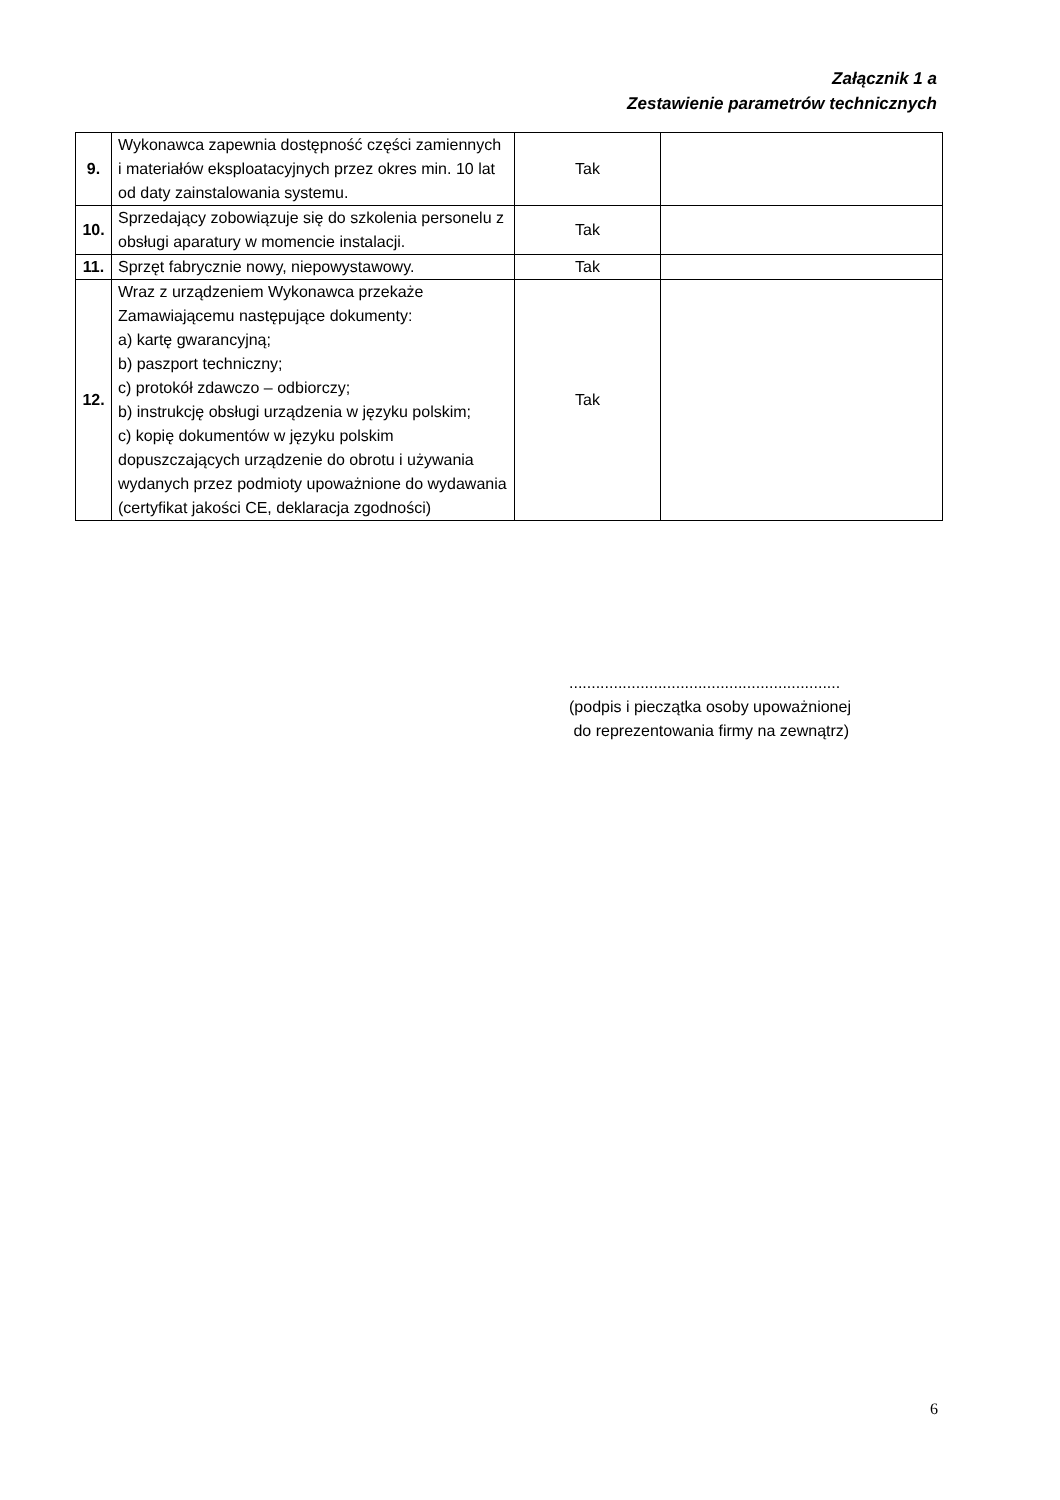Załącznik 1 a
Zestawienie parametrów technicznych
| 9. | Wykonawca zapewnia dostępność części zamiennych i materiałów eksploatacyjnych przez okres min. 10 lat od daty zainstalowania systemu. | Tak | |
| 10. | Sprzedający zobowiązuje się do szkolenia personelu z obsługi aparatury w momencie instalacji. | Tak | |
| 11. | Sprzęt fabrycznie nowy, niepowystawowy. | Tak | |
| 12. | Wraz z urządzeniem Wykonawca przekaże Zamawiającemu następujące dokumenty: a) kartę gwarancyjną; b) paszport techniczny; c) protokół zdawczo – odbiorczy; b) instrukcję obsługi urządzenia w języku polskim; c) kopię dokumentów w języku polskim dopuszczających urządzenie do obrotu i używania wydanych przez podmioty upoważnione do wydawania (certyfikat jakości CE, deklaracja zgodności) | Tak | |
.............................................................
(podpis i pieczątka osoby upoważnionej
do reprezentowania firmy na zewnątrz)
6